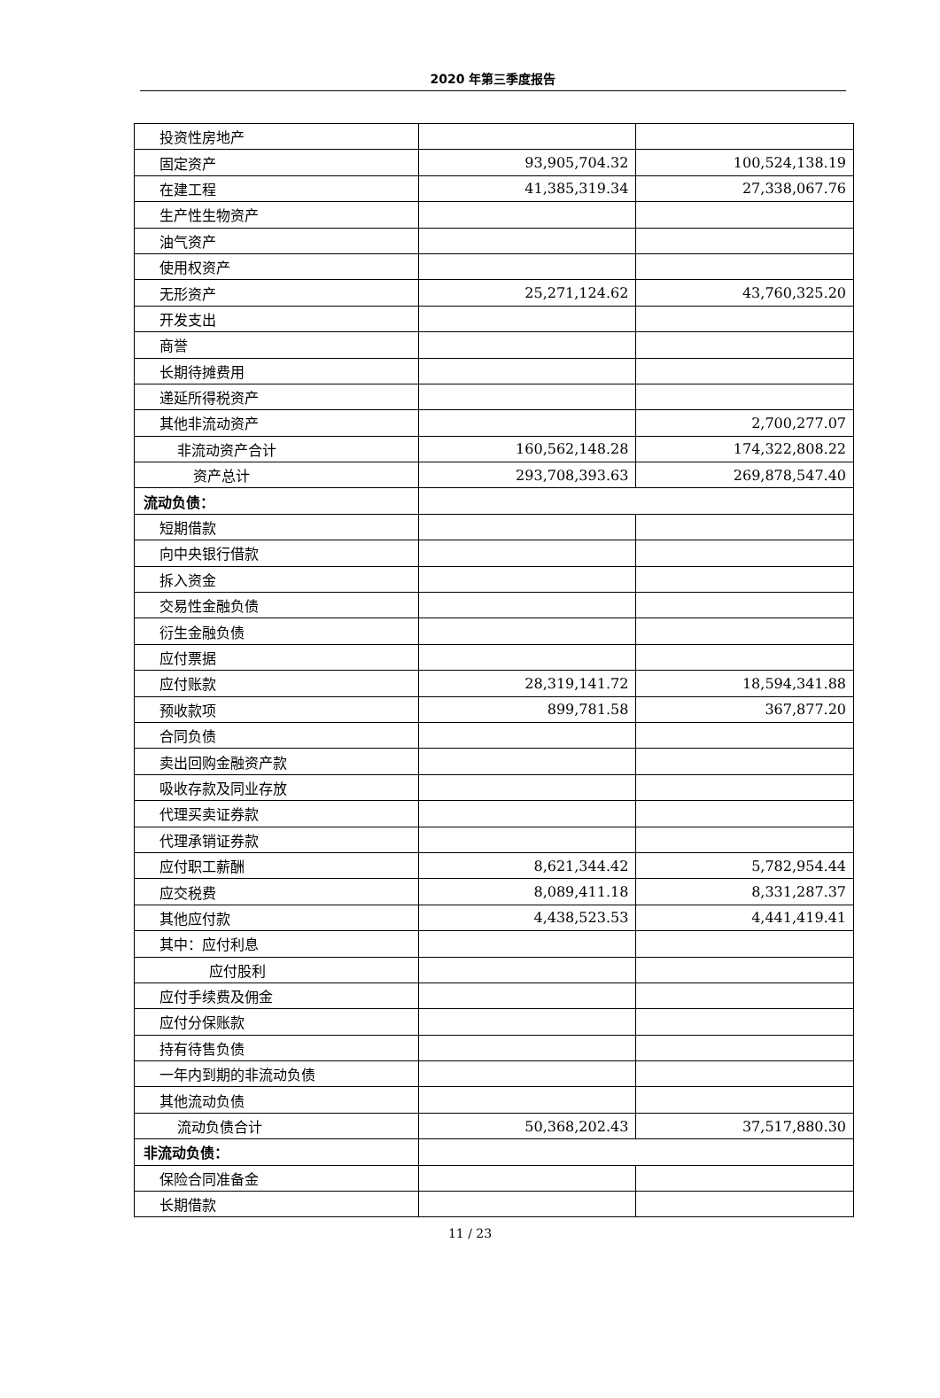2020 年第三季度报告
| 投资性房地产 | | |
| 固定资产 | 93,905,704.32 | 100,524,138.19 |
| 在建工程 | 41,385,319.34 | 27,338,067.76 |
| 生产性生物资产 | | |
| 油气资产 | | |
| 使用权资产 | | |
| 无形资产 | 25,271,124.62 | 43,760,325.20 |
| 开发支出 | | |
| 商誉 | | |
| 长期待摊费用 | | |
| 递延所得税资产 | | |
| 其他非流动资产 | | 2,700,277.07 |
| 非流动资产合计 | 160,562,148.28 | 174,322,808.22 |
| 资产总计 | 293,708,393.63 | 269,878,547.40 |
| 流动负债： | | |
| 短期借款 | | |
| 向中央银行借款 | | |
| 拆入资金 | | |
| 交易性金融负债 | | |
| 衍生金融负债 | | |
| 应付票据 | | |
| 应付账款 | 28,319,141.72 | 18,594,341.88 |
| 预收款项 | 899,781.58 | 367,877.20 |
| 合同负债 | | |
| 卖出回购金融资产款 | | |
| 吸收存款及同业存放 | | |
| 代理买卖证券款 | | |
| 代理承销证券款 | | |
| 应付职工薪酬 | 8,621,344.42 | 5,782,954.44 |
| 应交税费 | 8,089,411.18 | 8,331,287.37 |
| 其他应付款 | 4,438,523.53 | 4,441,419.41 |
| 其中：应付利息 | | |
| 应付股利 | | |
| 应付手续费及佣金 | | |
| 应付分保账款 | | |
| 持有待售负债 | | |
| 一年内到期的非流动负债 | | |
| 其他流动负债 | | |
| 流动负债合计 | 50,368,202.43 | 37,517,880.30 |
| 非流动负债： | | |
| 保险合同准备金 | | |
| 长期借款 | | |
11 / 23